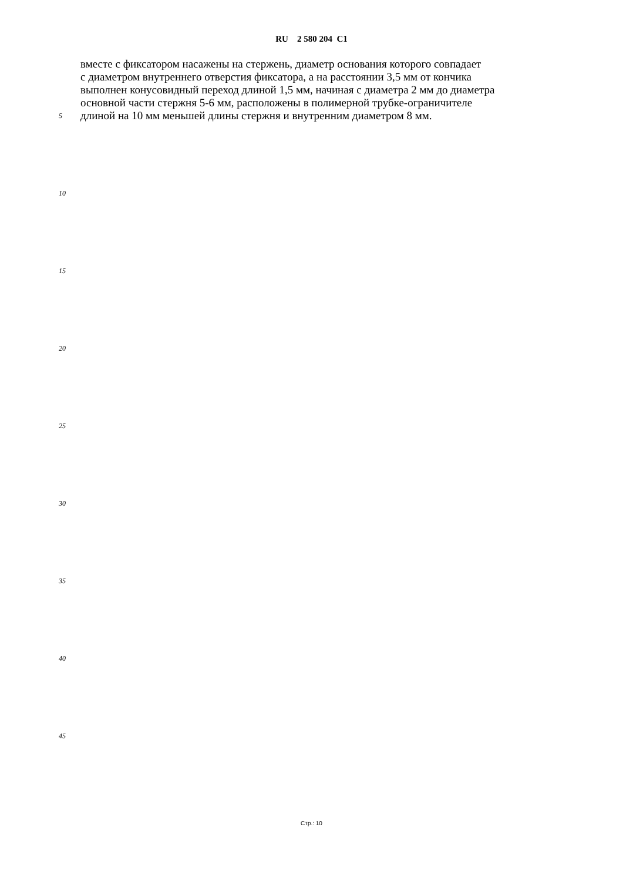RU 2 580 204 C1
вместе с фиксатором насажены на стержень, диаметр основания которого совпадает
с диаметром внутреннего отверстия фиксатора, а на расстоянии 3,5 мм от кончика
выполнен конусовидный переход длиной 1,5 мм, начиная с диаметра 2 мм до диаметра
основной части стержня 5-6 мм, расположены в полимерной трубке-ограничителе
5 длиной на 10 мм меньшей длины стержня и внутренним диаметром 8 мм.
10
15
20
25
30
35
40
45
Стр.: 10